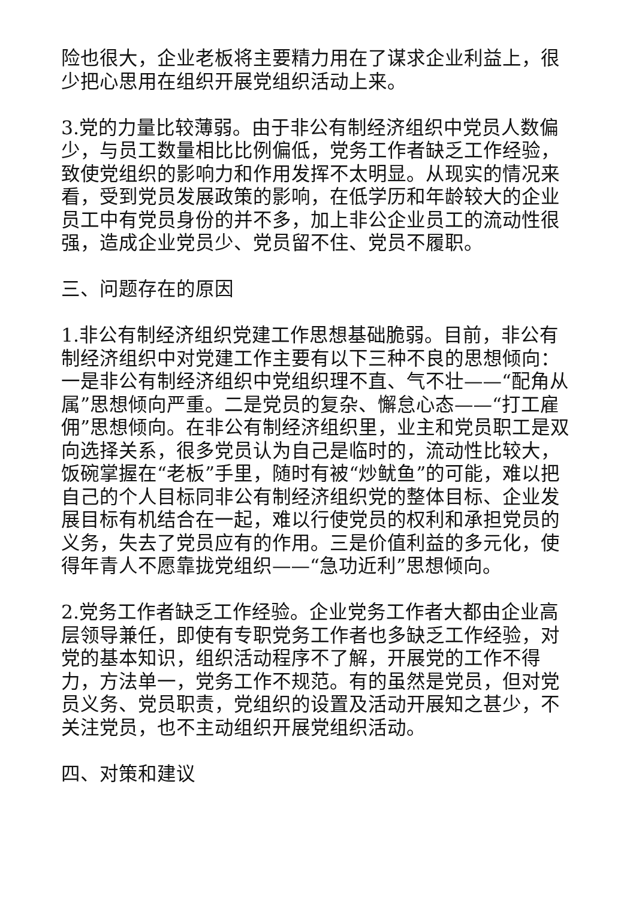险也很大，企业老板将主要精力用在了谋求企业利益上，很少把心思用在组织开展党组织活动上来。
3.党的力量比较薄弱。由于非公有制经济组织中党员人数偏少，与员工数量相比比例偏低，党务工作者缺乏工作经验，致使党组织的影响力和作用发挥不太明显。从现实的情况来看，受到党员发展政策的影响，在低学历和年龄较大的企业员工中有党员身份的并不多，加上非公企业员工的流动性很强，造成企业党员少、党员留不住、党员不履职。
三、问题存在的原因
1.非公有制经济组织党建工作思想基础脆弱。目前，非公有制经济组织中对党建工作主要有以下三种不良的思想倾向：一是非公有制经济组织中党组织理不直、气不壮——“配角从属”思想倾向严重。二是党员的复杂、懈怠心态——“打工雇佣”思想倾向。在非公有制经济组织里，业主和党员职工是双向选择关系，很多党员认为自己是临时的，流动性比较大，饭碗掌握在“老板”手里，随时有被“炒鱿鱼”的可能，难以把自己的个人目标同非公有制经济组织党的整体目标、企业发展目标有机结合在一起，难以行使党员的权利和承担党员的义务，失去了党员应有的作用。三是价值利益的多元化，使得年青人不愿靠拢党组织——“急功近利”思想倾向。
2.党务工作者缺乏工作经验。企业党务工作者大都由企业高层领导兼任，即使有专职党务工作者也多缺乏工作经验，对党的基本知识，组织活动程序不了解，开展党的工作不得力，方法单一，党务工作不规范。有的虽然是党员，但对党员义务、党员职责，党组织的设置及活动开展知之甚少，不关注党员，也不主动组织开展党组织活动。
四、对策和建议